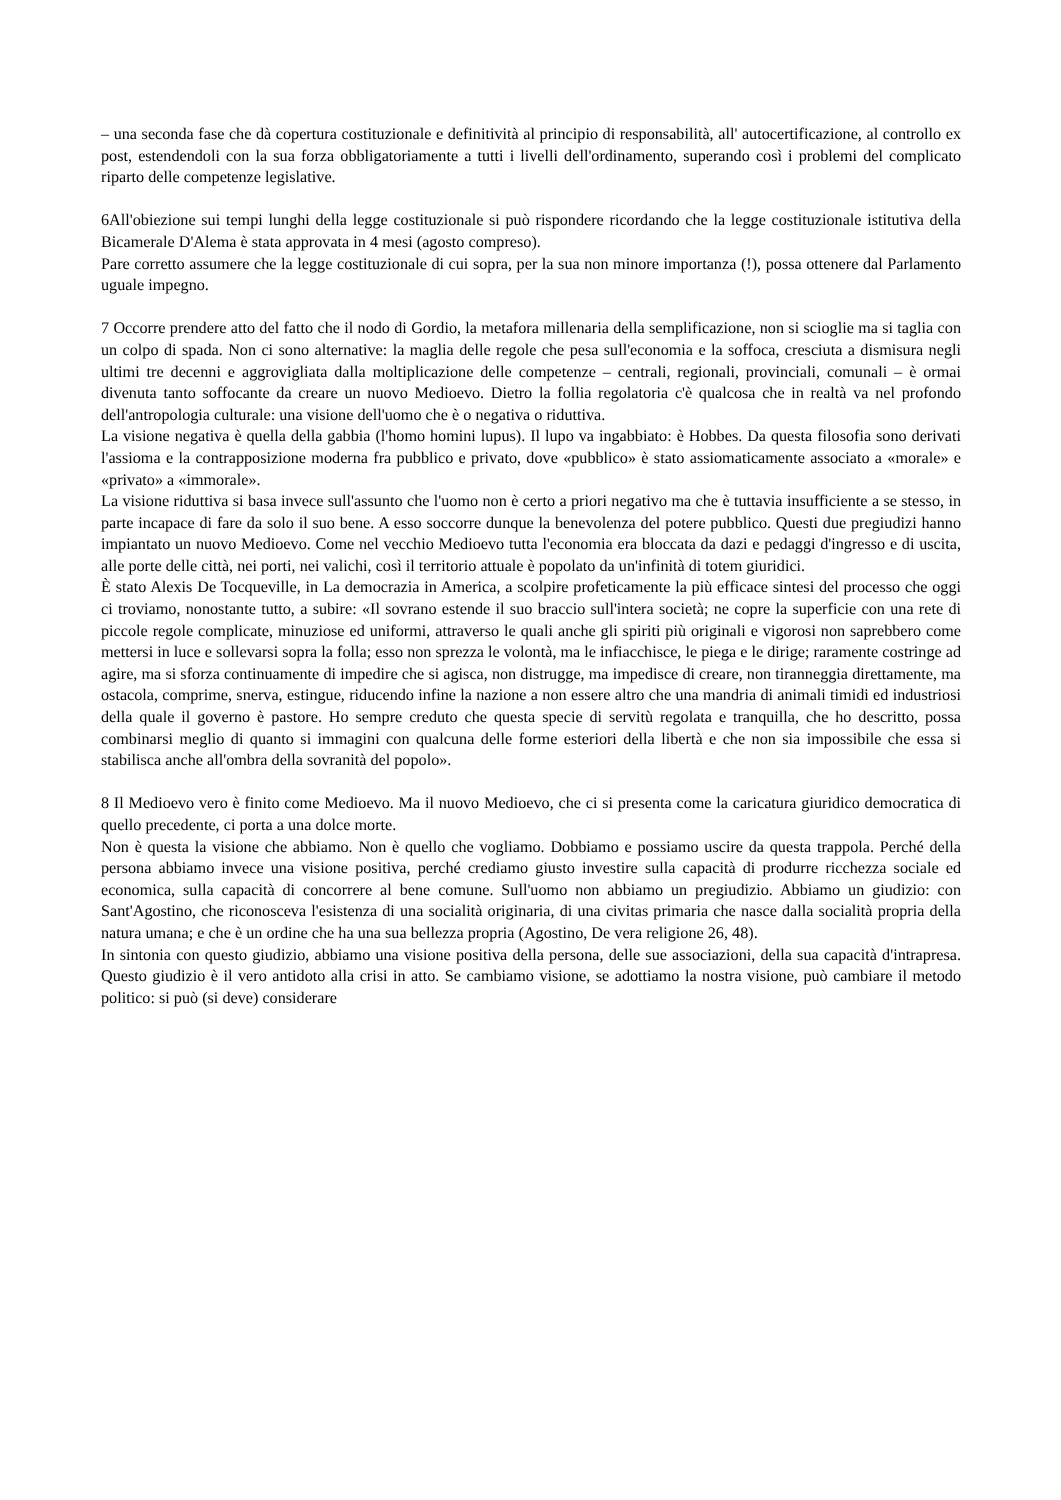– una seconda fase che dà copertura costituzionale e definitività al principio di responsabilità, all' autocertificazione, al controllo ex post, estendendoli con la sua forza obbligatoriamente a tutti i livelli dell'ordinamento, superando così i problemi del complicato riparto delle competenze legislative.
6All'obiezione sui tempi lunghi della legge costituzionale si può rispondere ricordando che la legge costituzionale istitutiva della Bicamerale D'Alema è stata approvata in 4 mesi (agosto compreso).
Pare corretto assumere che la legge costituzionale di cui sopra, per la sua non minore importanza (!), possa ottenere dal Parlamento uguale impegno.
7 Occorre prendere atto del fatto che il nodo di Gordio, la metafora millenaria della semplificazione, non si scioglie ma si taglia con un colpo di spada. Non ci sono alternative: la maglia delle regole che pesa sull'economia e la soffoca, cresciuta a dismisura negli ultimi tre decenni e aggrovigliata dalla moltiplicazione delle competenze – centrali, regionali, provinciali, comunali – è ormai divenuta tanto soffocante da creare un nuovo Medioevo. Dietro la follia regolatoria c'è qualcosa che in realtà va nel profondo dell'antropologia culturale: una visione dell'uomo che è o negativa o riduttiva.
La visione negativa è quella della gabbia (l'homo homini lupus). Il lupo va ingabbiato: è Hobbes. Da questa filosofia sono derivati l'assioma e la contrapposizione moderna fra pubblico e privato, dove «pubblico» è stato assiomaticamente associato a «morale» e «privato» a «immorale».
La visione riduttiva si basa invece sull'assunto che l'uomo non è certo a priori negativo ma che è tuttavia insufficiente a se stesso, in parte incapace di fare da solo il suo bene. A esso soccorre dunque la benevolenza del potere pubblico. Questi due pregiudizi hanno impiantato un nuovo Medioevo. Come nel vecchio Medioevo tutta l'economia era bloccata da dazi e pedaggi d'ingresso e di uscita, alle porte delle città, nei porti, nei valichi, così il territorio attuale è popolato da un'infinità di totem giuridici.
È stato Alexis De Tocqueville, in La democrazia in America, a scolpire profeticamente la più efficace sintesi del processo che oggi ci troviamo, nonostante tutto, a subire: «Il sovrano estende il suo braccio sull'intera società; ne copre la superficie con una rete di piccole regole complicate, minuziose ed uniformi, attraverso le quali anche gli spiriti più originali e vigorosi non saprebbero come mettersi in luce e sollevarsi sopra la folla; esso non sprezza le volontà, ma le infiacchisce, le piega e le dirige; raramente costringe ad agire, ma si sforza continuamente di impedire che si agisca, non distrugge, ma impedisce di creare, non tiranneggia direttamente, ma ostacola, comprime, snerva, estingue, riducendo infine la nazione a non essere altro che una mandria di animali timidi ed industriosi della quale il governo è pastore. Ho sempre creduto che questa specie di servitù regolata e tranquilla, che ho descritto, possa combinarsi meglio di quanto si immagini con qualcuna delle forme esteriori della libertà e che non sia impossibile che essa si stabilisca anche all'ombra della sovranità del popolo».
8 Il Medioevo vero è finito come Medioevo. Ma il nuovo Medioevo, che ci si presenta come la caricatura giuridico democratica di quello precedente, ci porta a una dolce morte.
Non è questa la visione che abbiamo. Non è quello che vogliamo. Dobbiamo e possiamo uscire da questa trappola. Perché della persona abbiamo invece una visione positiva, perché crediamo giusto investire sulla capacità di produrre ricchezza sociale ed economica, sulla capacità di concorrere al bene comune. Sull'uomo non abbiamo un pregiudizio. Abbiamo un giudizio: con Sant'Agostino, che riconosceva l'esistenza di una socialità originaria, di una civitas primaria che nasce dalla socialità propria della natura umana; e che è un ordine che ha una sua bellezza propria (Agostino, De vera religione 26, 48).
In sintonia con questo giudizio, abbiamo una visione positiva della persona, delle sue associazioni, della sua capacità d'intrapresa. Questo giudizio è il vero antidoto alla crisi in atto. Se cambiamo visione, se adottiamo la nostra visione, può cambiare il metodo politico: si può (si deve) considerare